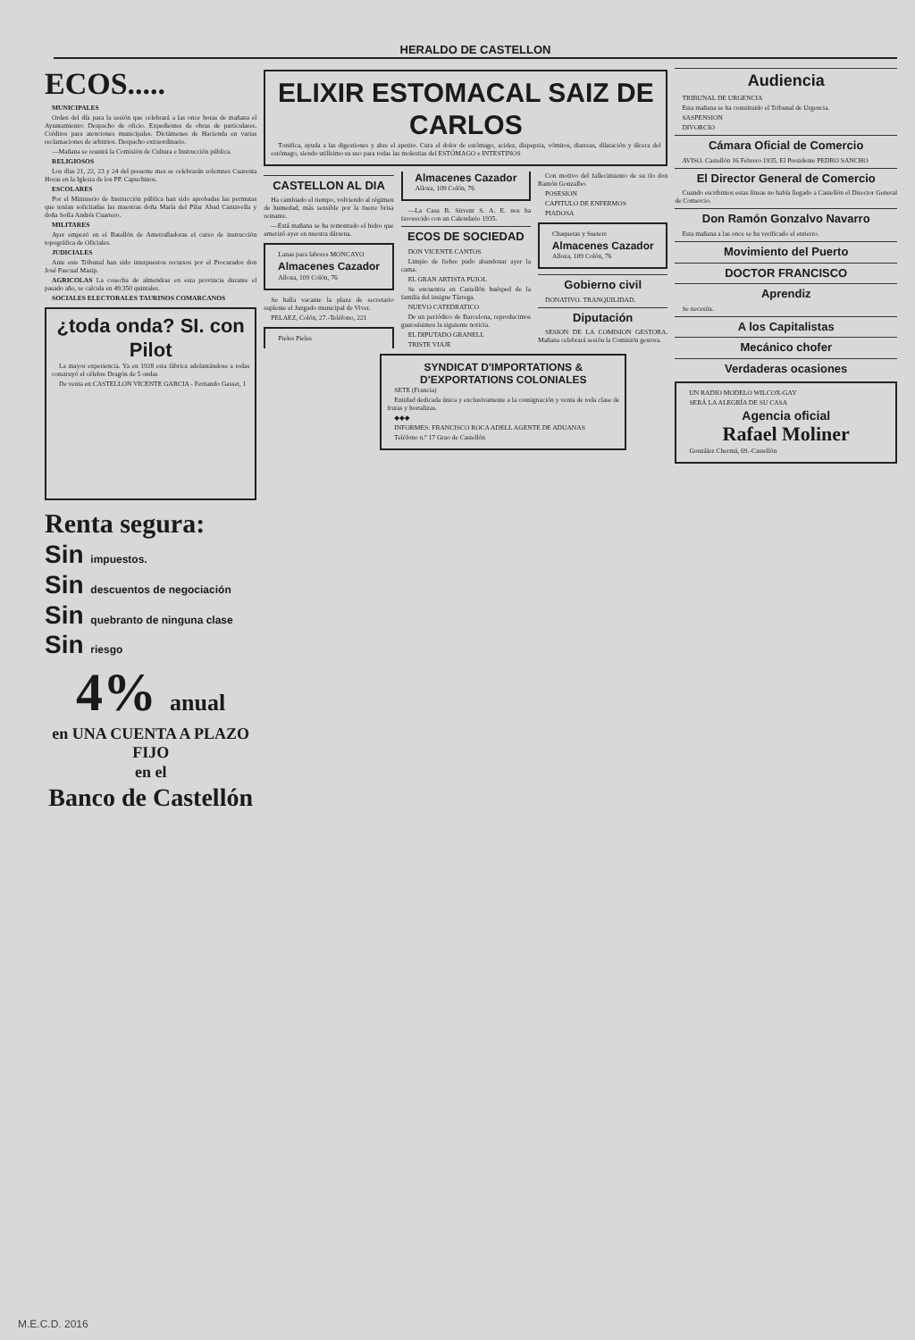HERALDO DE CASTELLON
ECOS.....
MUNICIPALES
Orden del día para la sesión que celebrará a las once horas de mañana el Ayuntamiento: Despacho de oficio. Expedientes de obras de particulares. Créditos para atenciones municipales. Dictámenes de Hacienda en varias reclamaciones de arbitrios. Despacho extraordinario.
—Mañana se reunirá la Comisión de Cultura e Instrucción pública.
RELIGIOSOS
Los días 21, 22, 23 y 24 del presente mes se celebrarán solemnes Cuarenta Horas en la Iglesia de los PP. Capuchinos.
ESCOLARES
Por el Ministerio de Instrucción pública han sido aprobadas las permutas que tenían solicitadas las maestras doña María del Pilar Abad Cantavella y doña Sofía Andrés Cuartero.
MILITARES
Ayer empezó en el Batallón de Ametralladoras el curso de instrucción topográfica de Oficiales.
JUDICIALES
Ante este Tribunal han sido interpuestos recursos por el Procurador don José Pascual Masip.
AGRICOLAS La cosecha de almendras en esta provincia durante el pasado año, se calcula en 49.350 quintales.
SOCIALES ELECTORALES TAURINOS COMARCANOS
¿toda onda? SI. con Pilot
La mayor experiencia. Ya en 1928 esta fábrica adelantándose a todas construyó el célebre Dragón de 5 ondas
De venta en CASTELLON VICENTE GARCIA - Fernando Gasset, 1
Renta segura:
Sin impuestos.
Sin descuentos de negociación
Sin quebranto de ninguna clase
Sin riesgo
4% anual
en UNA CUENTA A PLAZO FIJO
en el
Banco de Castellón
ELIXIR ESTOMACAL SAIZ DE CARLOS
Tonifica, ayuda a las digestiones y abre el apetito. Cura el dolor de estómago, acidez, dispepsia, vómitos, diarreas, dilatación y úlcera del estómago, siendo utilísimo su uso para todas las molestias del ESTÓMAGO e INTESTINOS
CASTELLON AL DIA
Ha cambiado el tiempo, volviendo al régimen de humedad, más sensible por la fuerte brisa reinante.
—Está mañana se ha remontado el hidro que amerizó ayer en nuestra dársena.
Lanas para labores MONCAYO
Almacenes Cazador
Alloza, 109 Colón, 76
Se halla vacante la plaza de secretario suplente el Juzgado municipal de Viver.
PELAEZ, Colón, 27.-Teléfono, 221
Pieles Pieles
Almacenes Cazador
Alloza, 109 Colón, 76
—La Casa B. Sirvent S. A. E. nos ha favorecido con un Calendario 1935.
ECOS DE SOCIEDAD
DON VICENTE CANTOS
Limpio de fiebre pudo abandonar ayer la cama.
EL GRAN ARTISTA PUJOL
Se encuentra en Castellón huésped de la familia del insigne Tárrega.
NUEVO CATEDRATICO
De un periódico de Barcelona, reproducimos gustosísimos la siguiente noticia.
EL DIPUTADO GRANELL
TRISTE VIAJE
Con motivo del fallecimiento de su tío don Ramón Gonzalbo.
POSESION
CAPITULO DE ENFERMOS
PIADOSA
Chaquetas y Sueters
Almacenes Cazador
Alloza, 109 Colón, 76
Gobierno civil
DONATIVO. TRANQUILIDAD.
Diputación
SESION DE LA COMISION GESTORA. Mañana celebrará sesión la Comisión gestora.
SYNDICAT D'IMPORTATIONS & D'EXPORTATIONS COLONIALES
SETE (Francia)
Entidad dedicada única y exclusivamente a la consignación y venta de toda clase de frutas y hortalizas.
◆◆◆
INFORMES: FRANCISCO ROCA ADELL AGENTE DE ADUANAS
Teléfono n.º 17 Grao de Castellón
Audiencia
TRIBUNAL DE URGENCIA
Esta mañana se ha constituido el Tribunal de Urgencia.
SASPENSION
DIVORCIO
Cámara Oficial de Comercio
AVISO. Castellón 16 Febrero 1935. El Presidente PEDRO SANCHO
El Director General de Comercio
Cuando escribimos estas líneas no había llegado a Castellón el Director General de Comercio.
Don Ramón Gonzalvo Navarro
Esta mañana a las once se ha verificado el entierro.
Movimiento del Puerto
DOCTOR FRANCISCO
Aprendiz
Se necesita.
A los Capitalistas
Mecánico chofer
Verdaderas ocasiones
UN RADIO MODELO WILCOX-GAY
SERÁ LA ALEGRÍA DE SU CASA
Agencia oficial
Rafael Moliner
González Chermá, 69.-Castellón
M.E.C.D. 2016